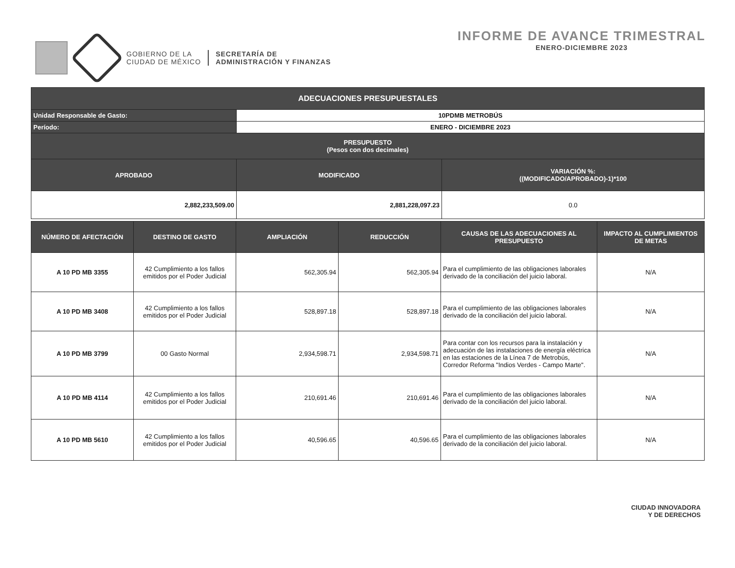GOBIERNO DE LA
CIUDAD DE MÉXICO
SECRETARÍA DE
ADMINISTRACIÓN Y FINANZAS
INFORME DE AVANCE TRIMESTRAL
ENERO-DICIEMBRE 2023
| ADECUACIONES PRESUPUESTALES | | |
| Unidad Responsable de Gasto: | 10PDMB METROBÚS | |
| Período: | ENERO - DICIEMBRE 2023 | |
| PRESUPUESTO (Pesos con dos decimales) | | |
| APROBADO | MODIFICADO | VARIACIÓN %: ((MODIFICADO/APROBADO)-1)*100 |
| 2,882,233,509.00 | 2,881,228,097.23 | 0.0 |
| NÚMERO DE AFECTACIÓN | DESTINO DE GASTO | AMPLIACIÓN | REDUCCIÓN | CAUSAS DE LAS ADECUACIONES AL PRESUPUESTO | IMPACTO AL CUMPLIMIENTOS DE METAS |
| --- | --- | --- | --- | --- | --- |
| A 10 PD MB 3355 | 42 Cumplimiento a los fallos emitidos por el Poder Judicial | 562,305.94 | 562,305.94 | Para el cumplimiento de las obligaciones laborales derivado de la conciliación del juicio laboral. | N/A |
| A 10 PD MB 3408 | 42 Cumplimiento a los fallos emitidos por el Poder Judicial | 528,897.18 | 528,897.18 | Para el cumplimiento de las obligaciones laborales derivado de la conciliación del juicio laboral. | N/A |
| A 10 PD MB 3799 | 00 Gasto Normal | 2,934,598.71 | 2,934,598.71 | Para contar con los recursos para la instalación y adecuación de las instalaciones de energía eléctrica en las estaciones de la Línea 7 de Metrobús, Corredor Reforma "Indios Verdes - Campo Marte". | N/A |
| A 10 PD MB 4114 | 42 Cumplimiento a los fallos emitidos por el Poder Judicial | 210,691.46 | 210,691.46 | Para el cumplimiento de las obligaciones laborales derivado de la conciliación del juicio laboral. | N/A |
| A 10 PD MB 5610 | 42 Cumplimiento a los fallos emitidos por el Poder Judicial | 40,596.65 | 40,596.65 | Para el cumplimiento de las obligaciones laborales derivado de la conciliación del juicio laboral. | N/A |
CIUDAD INNOVADORA
Y DE DERECHOS